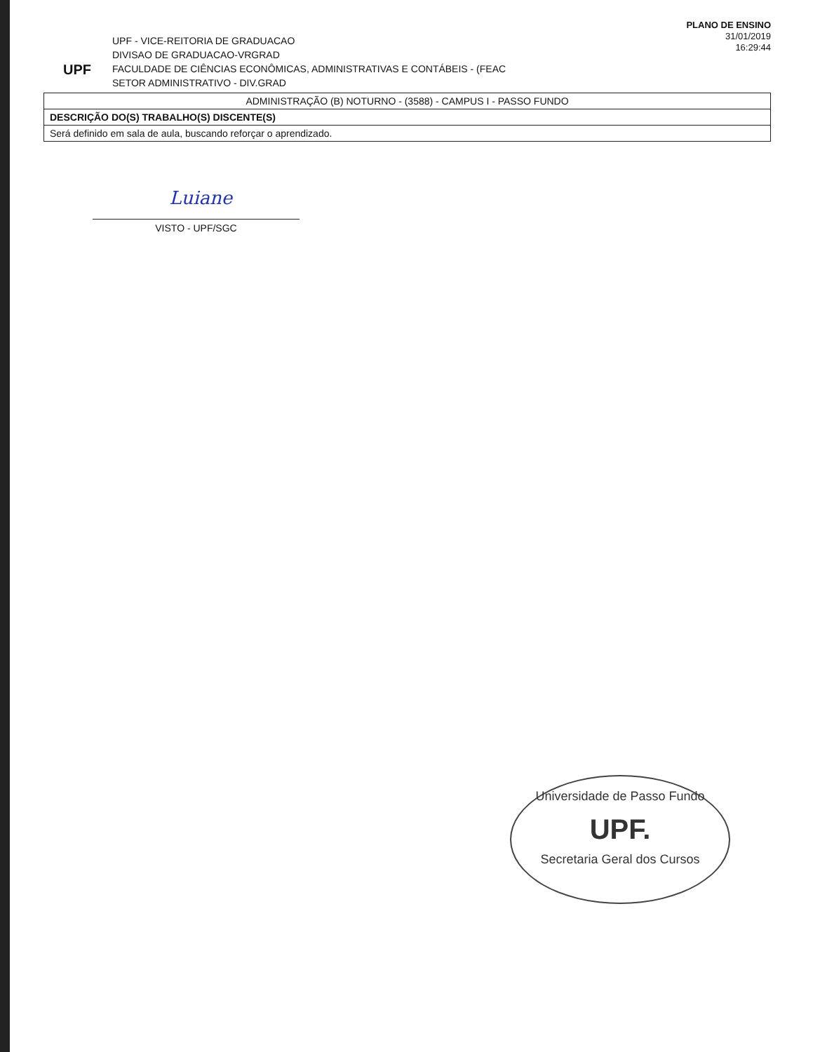UPF
UPF - VICE-REITORIA DE GRADUACAO
DIVISAO DE GRADUACAO-VRGRAD
FACULDADE DE CIÊNCIAS ECONÔMICAS, ADMINISTRATIVAS E CONTÁBEIS - (FEAC
SETOR ADMINISTRATIVO - DIV.GRAD
PLANO DE ENSINO
31/01/2019
16:29:44
ADMINISTRAÇÃO (B) NOTURNO - (3588) - CAMPUS I - PASSO FUNDO
DESCRIÇÃO DO(S) TRABALHO(S) DISCENTE(S)
Será definido em sala de aula, buscando reforçar o aprendizado.
Luiane VISTO - UPF/SGC
Universidade de Passo Fundo
UPF.
Secretaria Geral dos Cursos